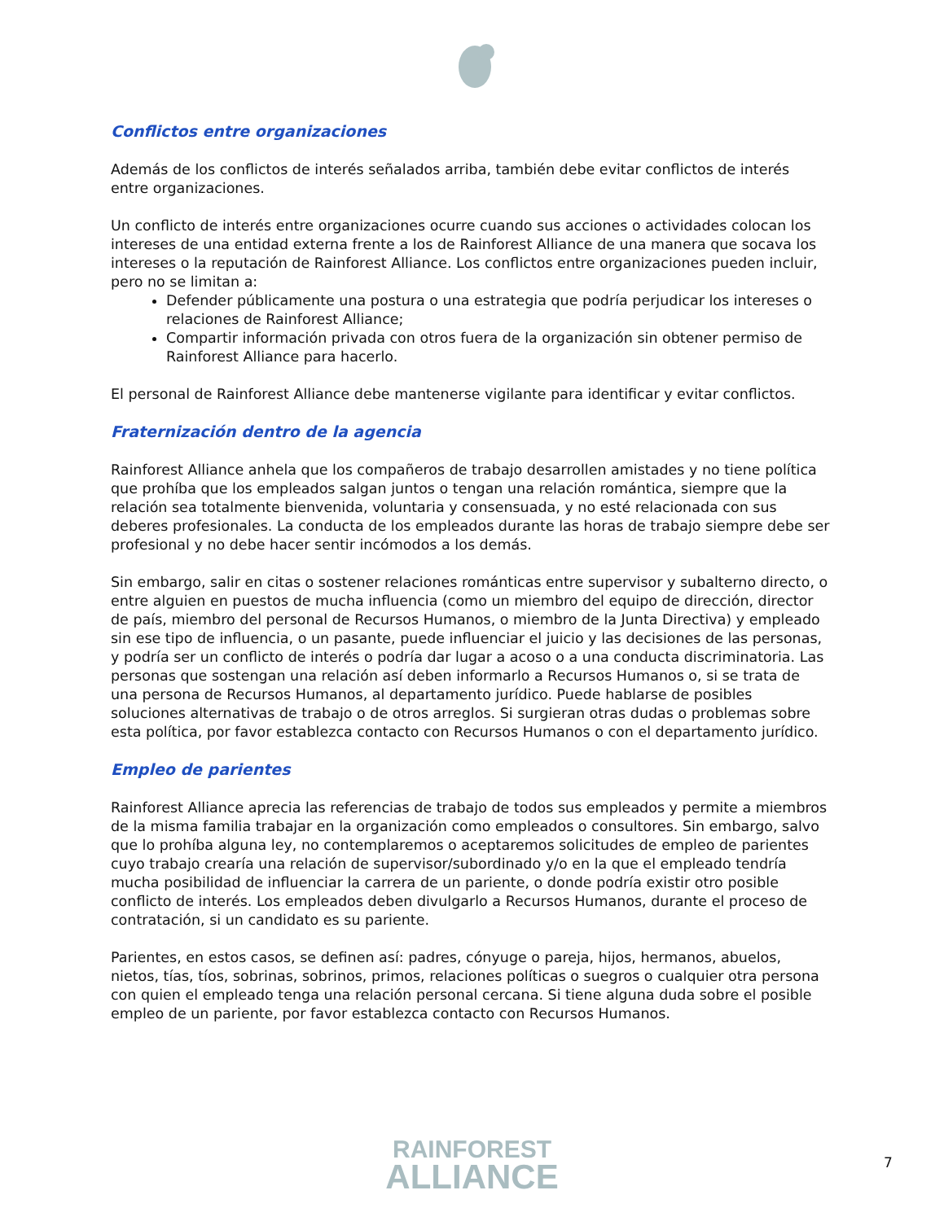Conflictos entre organizaciones
Además de los conflictos de interés señalados arriba, también debe evitar conflictos de interés entre organizaciones.
Un conflicto de interés entre organizaciones ocurre cuando sus acciones o actividades colocan los intereses de una entidad externa frente a los de Rainforest Alliance de una manera que socava los intereses o la reputación de Rainforest Alliance. Los conflictos entre organizaciones pueden incluir, pero no se limitan a:
Defender públicamente una postura o una estrategia que podría perjudicar los intereses o relaciones de Rainforest Alliance;
Compartir información privada con otros fuera de la organización sin obtener permiso de Rainforest Alliance para hacerlo.
El personal de Rainforest Alliance debe mantenerse vigilante para identificar y evitar conflictos.
Fraternización dentro de la agencia
Rainforest Alliance anhela que los compañeros de trabajo desarrollen amistades y no tiene política que prohíba que los empleados salgan juntos o tengan una relación romántica, siempre que la relación sea totalmente bienvenida, voluntaria y consensuada, y no esté relacionada con sus deberes profesionales. La conducta de los empleados durante las horas de trabajo siempre debe ser profesional y no debe hacer sentir incómodos a los demás.
Sin embargo, salir en citas o sostener relaciones románticas entre supervisor y subalterno directo, o entre alguien en puestos de mucha influencia (como un miembro del equipo de dirección, director de país, miembro del personal de Recursos Humanos, o miembro de la Junta Directiva) y empleado sin ese tipo de influencia, o un pasante, puede influenciar el juicio y las decisiones de las personas, y podría ser un conflicto de interés o podría dar lugar a acoso o a una conducta discriminatoria. Las personas que sostengan una relación así deben informarlo a Recursos Humanos o, si se trata de una persona de Recursos Humanos, al departamento jurídico. Puede hablarse de posibles soluciones alternativas de trabajo o de otros arreglos. Si surgieran otras dudas o problemas sobre esta política, por favor establezca contacto con Recursos Humanos o con el departamento jurídico.
Empleo de parientes
Rainforest Alliance aprecia las referencias de trabajo de todos sus empleados y permite a miembros de la misma familia trabajar en la organización como empleados o consultores. Sin embargo, salvo que lo prohíba alguna ley, no contemplaremos o aceptaremos solicitudes de empleo de parientes cuyo trabajo crearía una relación de supervisor/subordinado y/o en la que el empleado tendría mucha posibilidad de influenciar la carrera de un pariente, o donde podría existir otro posible conflicto de interés. Los empleados deben divulgarlo a Recursos Humanos, durante el proceso de contratación, si un candidato es su pariente.
Parientes, en estos casos, se definen así: padres, cónyuge o pareja, hijos, hermanos, abuelos, nietos, tías, tíos, sobrinas, sobrinos, primos, relaciones políticas o suegros o cualquier otra persona con quien el empleado tenga una relación personal cercana. Si tiene alguna duda sobre el posible empleo de un pariente, por favor establezca contacto con Recursos Humanos.
RAINFOREST
ALLIANCE
7